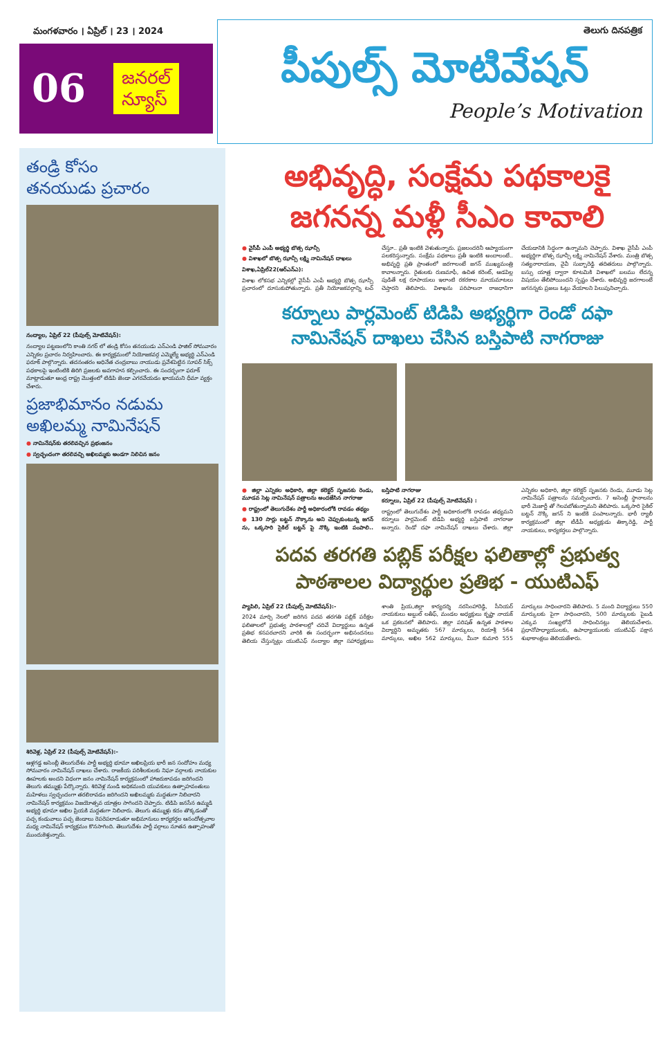మంగళవారం । ఏప్రిల్ । 23 । 2024
06
జనరల్
న్యూస్
తెలుగు దినపత్రిక
పీపుల్స్ మోటివేషన్
People’s Motivation
తండ్రి కోసం
తనయుడు ప్రచారం
నంద్యాల, ఏప్రిల్ 22 (పీపుల్స్ మోటివేషన్):
నంద్యాల పట్టణంలోని కాంతి నగర్ లో తండ్రి కోసం తనయుడు ఎన్ఎండి ఫాజిల్ సోమవారం ఎన్నికల ప్రచారం నిర్వహించారు. ఈ కార్యక్రమంలో నియోజకవర్గ ఎమ్మెల్యే అభ్యర్థి ఎన్ఎండి ఫరూక్ పాల్గొన్నారు. తదనంతరం అధినేత చంద్రబాబు నాయుడు ప్రవేశపెట్టిన సూపర్ సిక్స్ పథకాలపై ఇంటింటికి తిరిగి ప్రజలకు అవగాహన కల్పించారు. ఈ సందర్భంగా ఫరూక్ మాట్లాడుతూ ఆంధ్ర రాష్ట్ర మొత్తంలో టిడిపి జెండా ఎగరవేయడం ఖాయమని ధీమా వ్యక్తం చేశారు.
ప్రజాభిమానం నడుమ
అఖిలమ్మ నామినేషన్
● నామినేషన్‌కు తరలివచ్చిన ప్రభంజనం
● స్వచ్ఛందంగా తరలివచ్చి అఖిలమ్మకు అండగా నిలిచిన జనం
శిరివెళ్ల, ఏప్రిల్ 22 (పీపుల్స్ మోటివేషన్):-
ఆళ్లగడ్డ అసెంబ్లీ తెలుగుదేశం పార్టీ అభ్యర్థి భూమా అఖిలప్రియ భారీ జన సందోహం మధ్య సోమవారం నామినేషన్ దాఖలు చేశారు. రాజకీయ పరిశీలకులకు నిఘా వర్గాలకు నాయకుల ఊహలకు అందని విధంగా జనం నామినేషన్ కార్యక్రమంలో హాజరుకావడం జరిగిందని తెలుగు తమ్ముళ్లు పేర్కొన్నారు. శిరివెళ్ల నుండి అధికమంది యువకులు ఉత్సాహవంతులు మహిళలు స్వచ్ఛందంగా తరలిరావడం జరిగిందని అఖిలమ్మకు మద్దతుగా నిలిచారని నామినేషన్ కార్యక్రమం విజయోత్సవ యాత్రల సాగిందని చెప్పారు. టిడిపి జనసేన ఉమ్మడి అభ్యర్థి భూమా అఖిల ప్రియకి మద్దతుగా నిలిచారు. తెలుగు తమ్ముళ్లు కదం తొక్కడంతో పచ్చ కండువాలు పచ్చ జెండాలు రెపరెపలాడుతూ అభిమానులు కార్యకర్తల ఆనందోత్సవాల మధ్య నామినేషన్ కార్యక్రమం కొనసాగింది. తెలుగుదేశం పార్టీ వర్గాలు నూతన ఉత్సాహంతో ముందుకెళ్తున్నారు.
అభివృద్ధి, సంక్షేమ పథకాలకై
జగనన్న మళ్లీ సీఎం కావాలి
● వైసీపీ ఎంపీ అభ్యర్థి బొత్స ఝాన్సీ
● విశాఖలో బొత్స ఝాన్సీ లక్ష్మి నామినేషన్ దాఖలు
విశాఖ,ఏప్రిల్22(ఆర్ఎన్ఎ):
విశాఖ లోకసభ ఎన్నికల్లో వైసీపీ ఎంపీ అభ్యర్థి బొత్స ఝాన్సీ ప్రచారంలో దూసుకుపోతున్నారు. ప్రతీ నియోజకవర్గాన్ని టచ్ చేస్తూ.. ప్రతీ ఇంటికి వెళుతున్నారు. ప్రజలందరినీ ఆప్యాయంగా పలకరిస్తున్నారు. సంక్షేమ పథకాలు ప్రతీ ఇంటికి అందాలంటే.. అభివృద్ధి ప్రతి ప్రాంతంలో జరగాలంటే జగన్ ముఖ్యమంత్రి కావాలన్నారు. రైతులకు రుణమాఫీ, ఉచిత కరెంట్, ఆడపిల్ల పుడితే లక్ష రూపాయలు ఇలాంటి రకరకాల మాయమాటలు చెప్తారని తెలిపారు. విశాఖను పరిపాలనా రాజధానిగా చేయడానికి సిద్ధంగా ఉన్నామని చెప్పారు. విశాఖ వైసీపీ ఎంపీ అభ్యర్థిగా బొత్స ఝాన్సీ లక్ష్మి నామినేషన్ వేశారు. మంత్రి బొత్స సత్యనారాయణ, వైవీ సుబ్బారెడ్డి తదితరులు పాల్గొన్నారు. బస్సు యాత్ర ద్వారా కూటమికి విశాఖలో బలము లేదన్న విషయం తేలిపోయిందని స్పష్టం చేశారు. అభివృద్ధి జరగాలంటే జగనన్నకు ప్రజలు ఓట్లు వేయాలని పిలుపునిచ్చారు.
కర్నూలు పార్లమెంట్ టిడిపి అభ్యర్థిగా రెండో దఫా
నామినేషన్ దాఖలు చేసిన బస్తిపాటి నాగరాజు
● జిల్లా ఎన్నికల అధికారి, జిల్లా కలెక్టర్ సృజనకు రెండు, మూడవ సెట్ల నామినేషన్ పత్రాలను అందజేసిన నాగరాజు
● రాష్ట్రంలో తెలుగుదేశం పార్టీ అధికారంలోకి రావడం తథ్యం
● 130 సార్లు బట్టన్ నొక్కాను అని చెప్పుకుంటున్న జగన్ ను, ఒక్కసారి సైకిల్ బట్టన్ పై నొక్కి ఇంటికి పంపాలి.. బస్తిపాటి నాగరాజు
కర్నూలు, ఏప్రిల్ 22 (పీపుల్స్ మోటివేషన్) :
రాష్ట్రంలో తెలుగుదేశం పార్టీ అధికారంలోకి రావడం తథ్యమని కర్నూలు పార్లమెంట్ టిడిపి అభ్యర్థి బస్తిపాటి నాగరాజు అన్నారు. రెండో దఫా నామినేషన్ దాఖలు చేశారు. జిల్లా ఎన్నికల అధికారి, జిల్లా కలెక్టర్ సృజనకు రెండు, మూడు సెట్ల నామినేషన్ పత్రాలను సమర్పించారు. 7 అసెంబ్లీ స్థానాలను భారీ మెజార్టీ తో గెలవబోతున్నామని తెలిపారు. ఒక్కసారి సైకిల్ బట్టన్ నొక్కి జగన్ ని ఇంటికి పంపాలన్నారు. భారీ ర్యాలీ కార్యక్రమంలో జిల్లా టీడీపీ అధ్యక్షుడు తిక్కారెడ్డి, పార్టీ నాయకులు, కార్యకర్తలు పాల్గొన్నారు.
పదవ తరగతి పబ్లిక్ పరీక్షల ఫలితాల్లో ప్రభుత్వ
పాఠశాలల విద్యార్థుల ప్రతిభ - యుటిఎఫ్
ప్యాపిలి, ఏప్రిల్ 22 (పీపుల్స్ మోటివేషన్):-
2024 మార్చి నెలలో జరిగిన పదవ తరగతి పబ్లిక్ పరీక్షల ఫలితాలలో ప్రభుత్వ పాఠశాలల్లో చదివే విద్యార్థులు ఉన్నత ప్రతిభ కనపరచారని వారికి ఈ సందర్భంగా అభినందనలు తెలియ చేస్తున్నట్లు యుటిఎఫ్ నంద్యాల జిల్లా సహాధ్యక్షులు శాంతి ప్రియ,జిల్లా కార్యదర్శి నరసింహారెడ్డి, సీనియర్ నాయకులు అబ్దుల్ లతీఫ్, మండల అధ్యక్షులు కృష్ణా నాయక్ ఒక ప్రకటనలో తెలిపారు. జిల్లా పరిషత్ ఉన్నత పాఠశాల విద్యార్థిని అమృతకు 567 మార్కులు, రియాశ్రీ 564 మార్కులు, అఖిల 562 మార్కులు, మీనా కుమారి 555 మార్కులు సాధించారని తెలిపారు. 5 మంది విద్యార్థులు 550 మార్కులకు పైగా సాధించారని, 500 మార్కులకు పైబడి ఎక్కువ సంఖ్యలోనే సాధించినట్లు తెలియచేశారు. ప్రధానోపాధ్యాయులకు, ఉపాధ్యాయులకు యుటిఎఫ్ పక్షాన శుభాకాంక్షలు తెలియజేశారు.